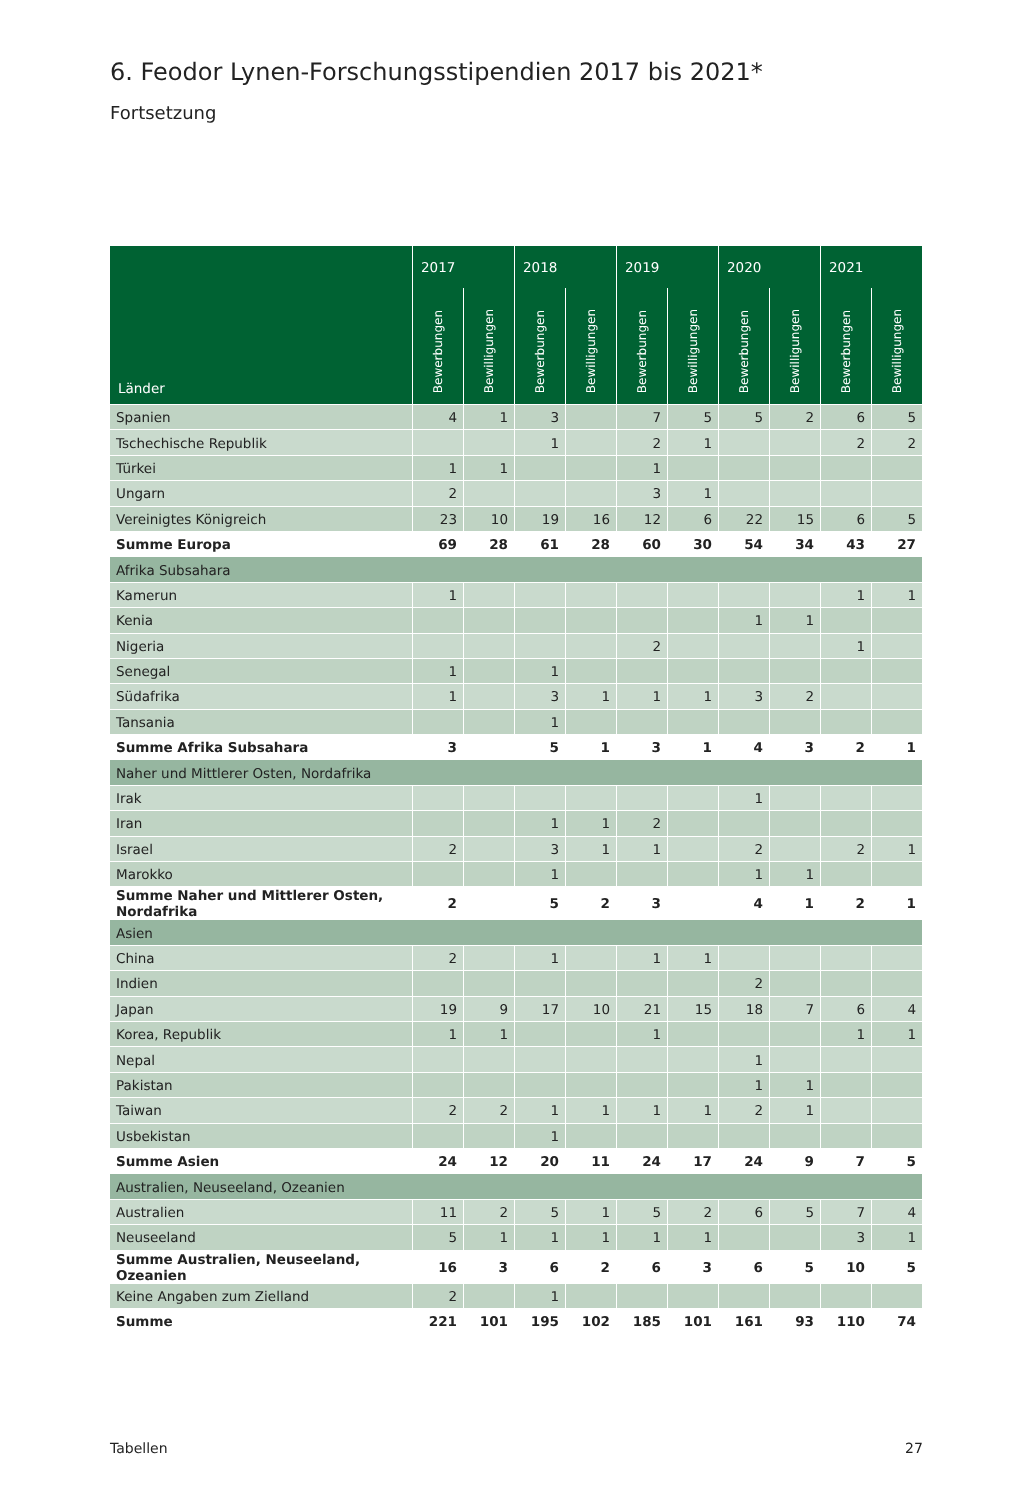6. Feodor Lynen-Forschungsstipendien 2017 bis 2021*
Fortsetzung
| Länder | 2017 | | 2018 | | 2019 | | 2020 | | 2021 | |
| --- | --- | --- | --- | --- | --- | --- | --- | --- | --- | --- |
| | Bewerbungen | Bewilligungen | Bewerbungen | Bewilligungen | Bewerbungen | Bewilligungen | Bewerbungen | Bewilligungen | Bewerbungen | Bewilligungen |
| Spanien | 4 | 1 | 3 | | 7 | 5 | 5 | 2 | 6 | 5 |
| Tschechische Republik | | | 1 | | 2 | 1 | | | 2 | 2 |
| Türkei | 1 | 1 | | | 1 | | | | | |
| Ungarn | 2 | | | | 3 | 1 | | | | |
| Vereinigtes Königreich | 23 | 10 | 19 | 16 | 12 | 6 | 22 | 15 | 6 | 5 |
| Summe Europa | 69 | 28 | 61 | 28 | 60 | 30 | 54 | 34 | 43 | 27 |
| Afrika Subsahara | | | | | | | | | | |
| Kamerun | 1 | | | | | | | | 1 | 1 |
| Kenia | | | | | | | 1 | 1 | | |
| Nigeria | | | | | 2 | | | | 1 | |
| Senegal | 1 | | 1 | | | | | | | |
| Südafrika | 1 | | 3 | 1 | 1 | 1 | 3 | 2 | | |
| Tansania | | | 1 | | | | | | | |
| Summe Afrika Subsahara | 3 | | 5 | 1 | 3 | 1 | 4 | 3 | 2 | 1 |
| Naher und Mittlerer Osten, Nordafrika | | | | | | | | | | |
| Irak | | | | | | | 1 | | | |
| Iran | | | 1 | 1 | 2 | | | | | |
| Israel | 2 | | 3 | 1 | 1 | | 2 | | 2 | 1 |
| Marokko | | | 1 | | | | 1 | 1 | | |
| Summe Naher und Mittlerer Osten, Nordafrika | 2 | | 5 | 2 | 3 | | 4 | 1 | 2 | 1 |
| Asien | | | | | | | | | | |
| China | 2 | | 1 | | 1 | 1 | | | | |
| Indien | | | | | | | 2 | | | |
| Japan | 19 | 9 | 17 | 10 | 21 | 15 | 18 | 7 | 6 | 4 |
| Korea, Republik | 1 | 1 | | | 1 | | | | 1 | 1 |
| Nepal | | | | | | | 1 | | | |
| Pakistan | | | | | | | 1 | 1 | | |
| Taiwan | 2 | 2 | 1 | 1 | 1 | 1 | 2 | 1 | | |
| Usbekistan | | | 1 | | | | | | | |
| Summe Asien | 24 | 12 | 20 | 11 | 24 | 17 | 24 | 9 | 7 | 5 |
| Australien, Neuseeland, Ozeanien | | | | | | | | | | |
| Australien | 11 | 2 | 5 | 1 | 5 | 2 | 6 | 5 | 7 | 4 |
| Neuseeland | 5 | 1 | 1 | 1 | 1 | 1 | | | 3 | 1 |
| Summe Australien, Neuseeland, Ozeanien | 16 | 3 | 6 | 2 | 6 | 3 | 6 | 5 | 10 | 5 |
| Keine Angaben zum Zielland | 2 | | 1 | | | | | | | |
| Summe | 221 | 101 | 195 | 102 | 185 | 101 | 161 | 93 | 110 | 74 |
Tabellen 27